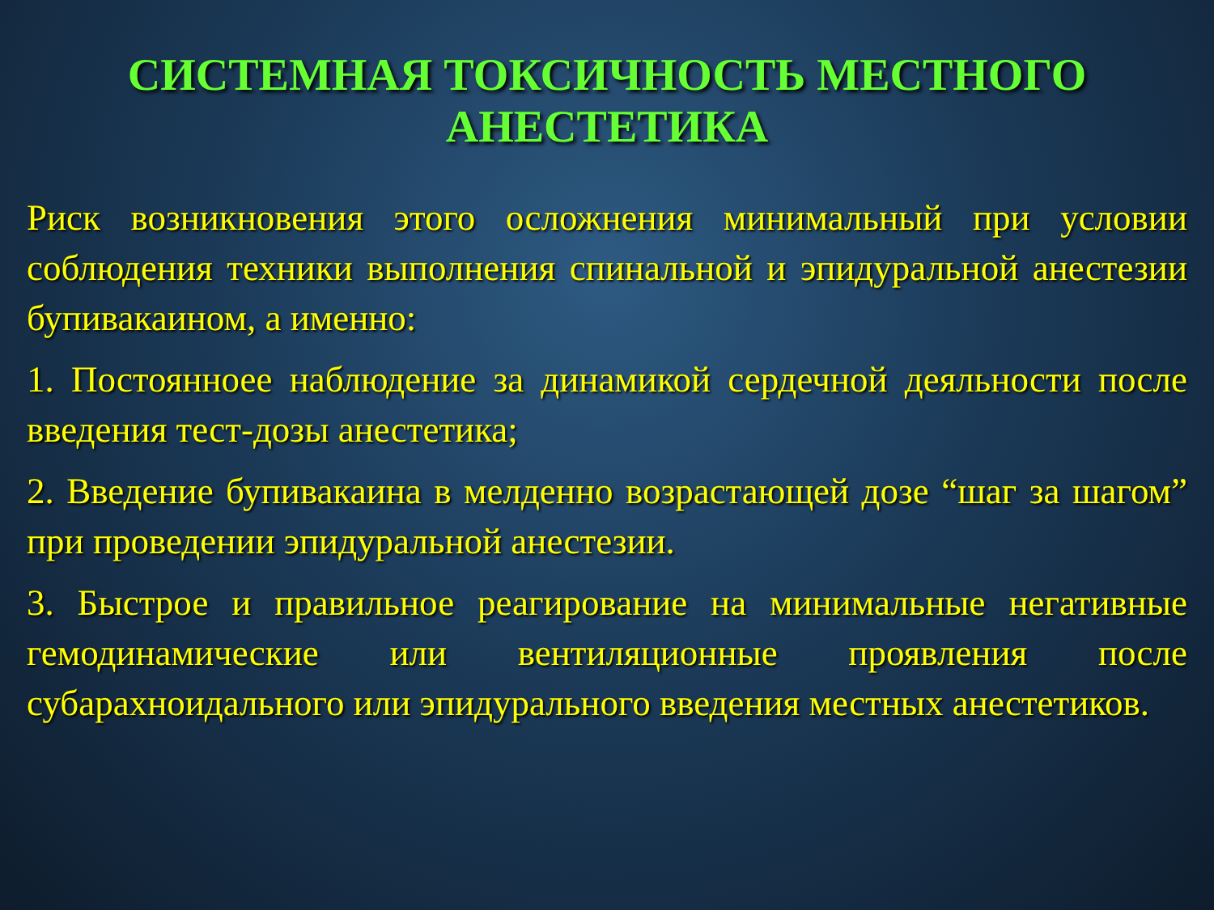СИСТЕМНАЯ ТОКСИЧНОСТЬ МЕСТНОГО АНЕСТЕТИКА
Риск возникновения этого осложнения минимальный при условии соблюдения техники выполнения спинальной и эпидуральной анестезии бупивакаином, а именно:
1. Постоянноее наблюдение за динамикой сердечной деяльности после введения тест-дозы анестетика;
2. Введение бупивакаина в мелденно возрастающей дозе “шаг за шагом” при проведении эпидуральной анестезии.
3. Быстрое и правильное реагирование на минимальные негативные гемодинамические или вентиляционные проявления после субарахноидального или эпидурального введения местных анестетиков.